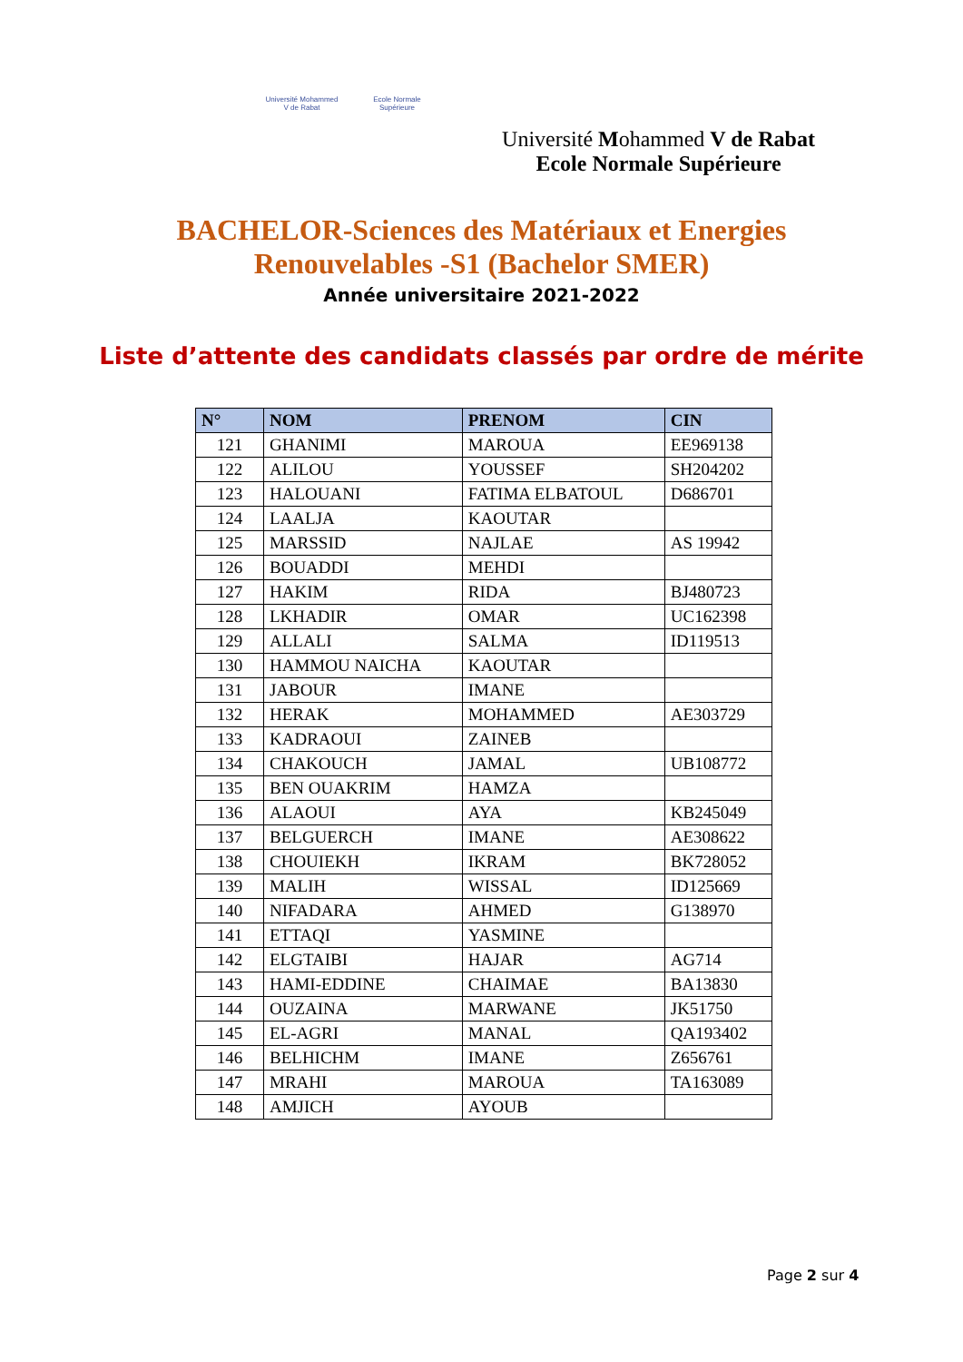Université Mohammed V de Rabat
Ecole Normale Supérieure
Université Mohammed V de Rabat
Ecole Normale Supérieure
BACHELOR-Sciences des Matériaux et Energies
Renouvelables -S1 (Bachelor SMER)
Année universitaire 2021-2022
Liste d’attente des candidats classés par ordre de mérite
| N° | NOM | PRENOM | CIN |
| --- | --- | --- | --- |
| 121 | GHANIMI | MAROUA | EE969138 |
| 122 | ALILOU | YOUSSEF | SH204202 |
| 123 | HALOUANI | FATIMA ELBATOUL | D686701 |
| 124 | LAALJA | KAOUTAR | |
| 125 | MARSSID | NAJLAE | AS 19942 |
| 126 | BOUADDI | MEHDI | |
| 127 | HAKIM | RIDA | BJ480723 |
| 128 | LKHADIR | OMAR | UC162398 |
| 129 | ALLALI | SALMA | ID119513 |
| 130 | HAMMOU NAICHA | KAOUTAR | |
| 131 | JABOUR | IMANE | |
| 132 | HERAK | MOHAMMED | AE303729 |
| 133 | KADRAOUI | ZAINEB | |
| 134 | CHAKOUCH | JAMAL | UB108772 |
| 135 | BEN OUAKRIM | HAMZA | |
| 136 | ALAOUI | AYA | KB245049 |
| 137 | BELGUERCH | IMANE | AE308622 |
| 138 | CHOUIEKH | IKRAM | BK728052 |
| 139 | MALIH | WISSAL | ID125669 |
| 140 | NIFADARA | AHMED | G138970 |
| 141 | ETTAQI | YASMINE | |
| 142 | ELGTAIBI | HAJAR | AG714 |
| 143 | HAMI-EDDINE | CHAIMAE | BA13830 |
| 144 | OUZAINA | MARWANE | JK51750 |
| 145 | EL-AGRI | MANAL | QA193402 |
| 146 | BELHICHM | IMANE | Z656761 |
| 147 | MRAHI | MAROUA | TA163089 |
| 148 | AMJICH | AYOUB | |
Page 2 sur 4